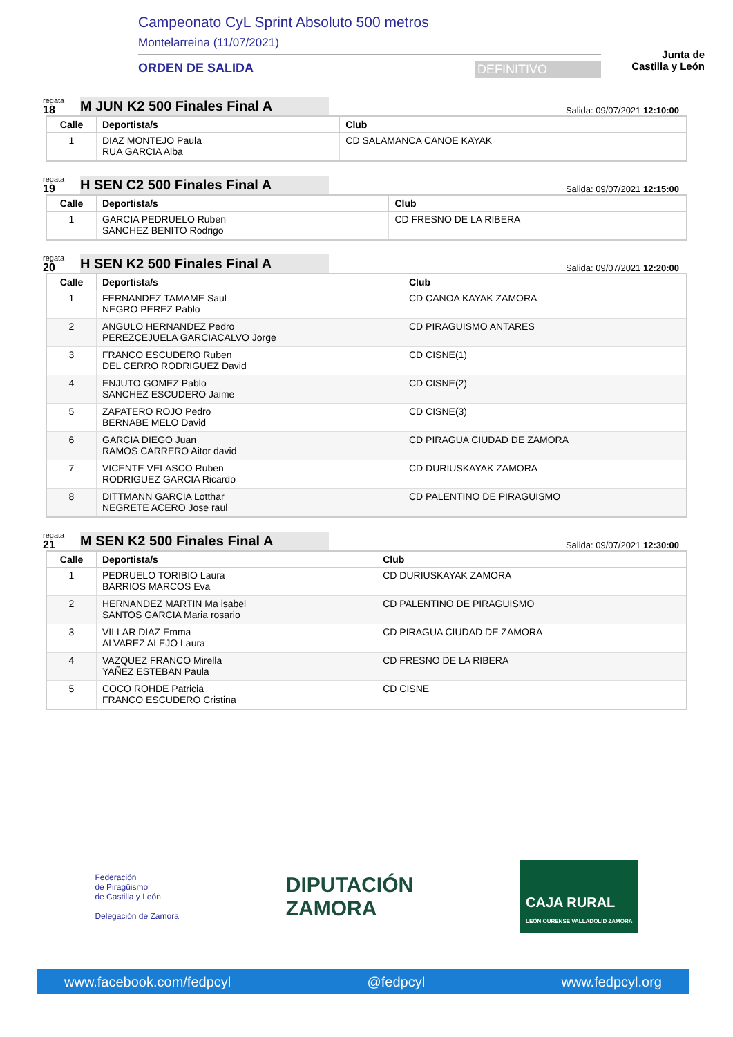Campeonato CyL Sprint Absoluto 500 metros
Montelarreina (11/07/2021)
ORDEN DE SALIDA DEFINITIVO
Junta de
Castilla y León
regata
18
M JUN K2 500 Finales Final A
Salida: 09/07/2021 12:10:00
| Calle | Deportista/s | Club |
| --- | --- | --- |
| 1 | DIAZ MONTEJO Paula RUA GARCIA Alba | CD SALAMANCA CANOE KAYAK |
regata
19
H SEN C2 500 Finales Final A
Salida: 09/07/2021 12:15:00
| Calle | Deportista/s | Club |
| --- | --- | --- |
| 1 | GARCIA PEDRUELO Ruben SANCHEZ BENITO Rodrigo | CD FRESNO DE LA RIBERA |
regata
20
H SEN K2 500 Finales Final A
Salida: 09/07/2021 12:20:00
| Calle | Deportista/s | Club |
| --- | --- | --- |
| 1 | FERNANDEZ TAMAME Saul NEGRO PEREZ Pablo | CD CANOA KAYAK ZAMORA |
| 2 | ANGULO HERNANDEZ Pedro PEREZCEJUELA GARCIACALVO Jorge | CD PIRAGUISMO ANTARES |
| 3 | FRANCO ESCUDERO Ruben DEL CERRO RODRIGUEZ David | CD CISNE(1) |
| 4 | ENJUTO GOMEZ Pablo SANCHEZ ESCUDERO Jaime | CD CISNE(2) |
| 5 | ZAPATERO ROJO Pedro BERNABE MELO David | CD CISNE(3) |
| 6 | GARCIA DIEGO Juan RAMOS CARRERO Aitor david | CD PIRAGUA CIUDAD DE ZAMORA |
| 7 | VICENTE VELASCO Ruben RODRIGUEZ GARCIA Ricardo | CD DURIUSKAYAK ZAMORA |
| 8 | DITTMANN GARCIA Lotthar NEGRETE ACERO Jose raul | CD PALENTINO DE PIRAGUISMO |
regata
21
M SEN K2 500 Finales Final A
Salida: 09/07/2021 12:30:00
| Calle | Deportista/s | Club |
| --- | --- | --- |
| 1 | PEDRUELO TORIBIO Laura BARRIOS MARCOS Eva | CD DURIUSKAYAK ZAMORA |
| 2 | HERNANDEZ MARTIN Ma isabel SANTOS GARCIA Maria rosario | CD PALENTINO DE PIRAGUISMO |
| 3 | VILLAR DIAZ Emma ALVAREZ ALEJO Laura | CD PIRAGUA CIUDAD DE ZAMORA |
| 4 | VAZQUEZ FRANCO Mirella YAÑEZ ESTEBAN Paula | CD FRESNO DE LA RIBERA |
| 5 | COCO ROHDE Patricia FRANCO ESCUDERO Cristina | CD CISNE |
Federación
de Piragüismo
de Castilla y León
Delegación de Zamora
DIPUTACIÓN
ZAMORA
CAJA RURAL
LEÓN OURENSE VALLADOLID ZAMORA
www.facebook.com/fedpcyl @fedpcyl www.fedpcyl.org